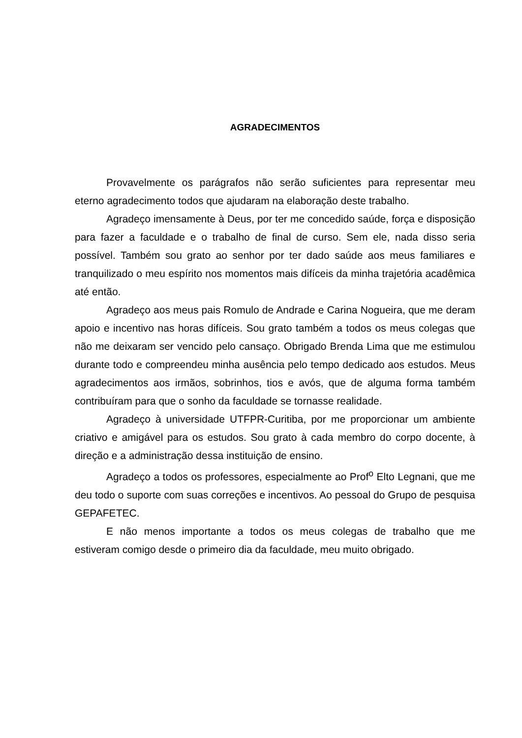AGRADECIMENTOS
Provavelmente os parágrafos não serão suficientes para representar meu eterno agradecimento todos que ajudaram na elaboração deste trabalho.
Agradeço imensamente à Deus, por ter me concedido saúde, força e disposição para fazer a faculdade e o trabalho de final de curso. Sem ele, nada disso seria possível. Também sou grato ao senhor por ter dado saúde aos meus familiares e tranquilizado o meu espírito nos momentos mais difíceis da minha trajetória acadêmica até então.
Agradeço aos meus pais Romulo de Andrade e Carina Nogueira, que me deram apoio e incentivo nas horas difíceis. Sou grato também a todos os meus colegas que não me deixaram ser vencido pelo cansaço. Obrigado Brenda Lima que me estimulou durante todo e compreendeu minha ausência pelo tempo dedicado aos estudos. Meus agradecimentos aos irmãos, sobrinhos, tios e avós, que de alguma forma também contribuíram para que o sonho da faculdade se tornasse realidade.
Agradeço à universidade UTFPR-Curitiba, por me proporcionar um ambiente criativo e amigável para os estudos. Sou grato à cada membro do corpo docente, à direção e a administração dessa instituição de ensino.
Agradeço a todos os professores, especialmente ao Prof<sup>o</sup> Elto Legnani, que me deu todo o suporte com suas correções e incentivos. Ao pessoal do Grupo de pesquisa GEPAFETEC.
E não menos importante a todos os meus colegas de trabalho que me estiveram comigo desde o primeiro dia da faculdade, meu muito obrigado.